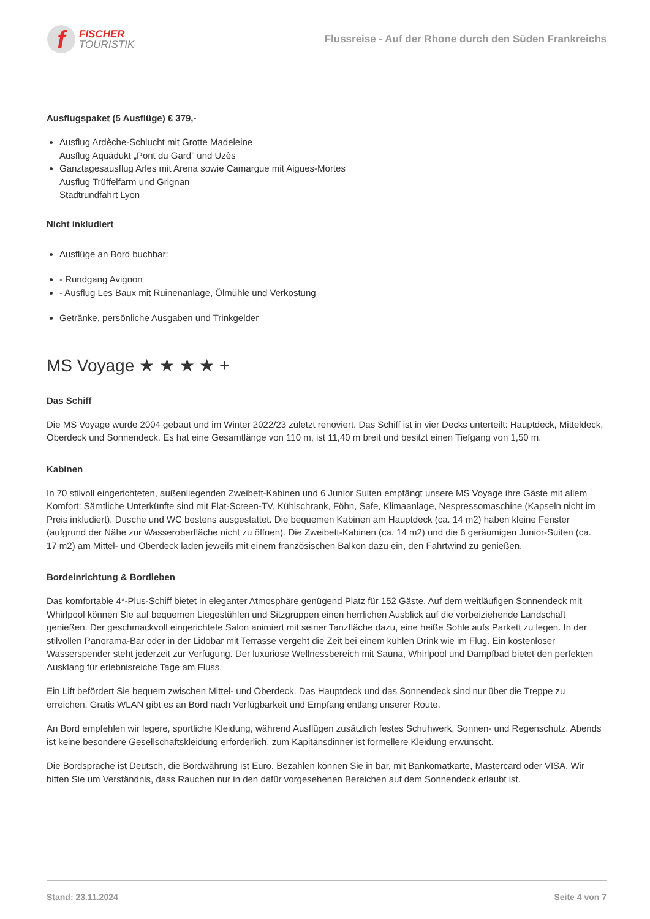f
FISCHER
TOURISTIK
Flussreise - Auf der Rhone durch den Süden Frankreichs
Ausflugspaket (5 Ausflüge) € 379,-
Ausflug Ardèche-Schlucht mit Grotte Madeleine
Ausflug Aquädukt „Pont du Gard” und Uzès
Ganztagesausflug Arles mit Arena sowie Camargue mit Aigues-Mortes
Ausflug Trüffelfarm und Grignan
Stadtrundfahrt Lyon
Nicht inkludiert
Ausflüge an Bord buchbar:
- Rundgang Avignon
- Ausflug Les Baux mit Ruinenanlage, Ölmühle und Verkostung
Getränke, persönliche Ausgaben und Trinkgelder
MS Voyage ★ ★ ★ ★ +
Das Schiff
Die MS Voyage wurde 2004 gebaut und im Winter 2022/23 zuletzt renoviert. Das Schiff ist in vier Decks unterteilt: Hauptdeck, Mitteldeck, Oberdeck und Sonnendeck. Es hat eine Gesamtlänge von 110 m, ist 11,40 m breit und besitzt einen Tiefgang von 1,50 m.
Kabinen
In 70 stilvoll eingerichteten, außenliegenden Zweibett-Kabinen und 6 Junior Suiten empfängt unsere MS Voyage ihre Gäste mit allem Komfort: Sämtliche Unterkünfte sind mit Flat-Screen-TV, Kühlschrank, Föhn, Safe, Klimaanlage, Nespressomaschine (Kapseln nicht im Preis inkludiert), Dusche und WC bestens ausgestattet. Die bequemen Kabinen am Hauptdeck (ca. 14 m2) haben kleine Fenster (aufgrund der Nähe zur Wasseroberfläche nicht zu öffnen). Die Zweibett-Kabinen (ca. 14 m2) und die 6 geräumigen Junior-Suiten (ca. 17 m2) am Mittel- und Oberdeck laden jeweils mit einem französischen Balkon dazu ein, den Fahrtwind zu genießen.
Bordeinrichtung & Bordleben
Das komfortable 4*-Plus-Schiff bietet in eleganter Atmosphäre genügend Platz für 152 Gäste. Auf dem weitläufigen Sonnendeck mit Whirlpool können Sie auf bequemen Liegestühlen und Sitzgruppen einen herrlichen Ausblick auf die vorbeiziehende Landschaft genießen. Der geschmackvoll eingerichtete Salon animiert mit seiner Tanzfläche dazu, eine heiße Sohle aufs Parkett zu legen. In der stilvollen Panorama-Bar oder in der Lidobar mit Terrasse vergeht die Zeit bei einem kühlen Drink wie im Flug. Ein kostenloser Wasserspender steht jederzeit zur Verfügung. Der luxuriöse Wellnessbereich mit Sauna, Whirlpool und Dampfbad bietet den perfekten Ausklang für erlebnisreiche Tage am Fluss.
Ein Lift befördert Sie bequem zwischen Mittel- und Oberdeck. Das Hauptdeck und das Sonnendeck sind nur über die Treppe zu erreichen. Gratis WLAN gibt es an Bord nach Verfügbarkeit und Empfang entlang unserer Route.
An Bord empfehlen wir legere, sportliche Kleidung, während Ausflügen zusätzlich festes Schuhwerk, Sonnen- und Regenschutz. Abends ist keine besondere Gesellschaftskleidung erforderlich, zum Kapitänsdinner ist formellere Kleidung erwünscht.
Die Bordsprache ist Deutsch, die Bordwährung ist Euro. Bezahlen können Sie in bar, mit Bankomatkarte, Mastercard oder VISA. Wir bitten Sie um Verständnis, dass Rauchen nur in den dafür vorgesehenen Bereichen auf dem Sonnendeck erlaubt ist.
Stand: 23.11.2024 Seite 4 von 7